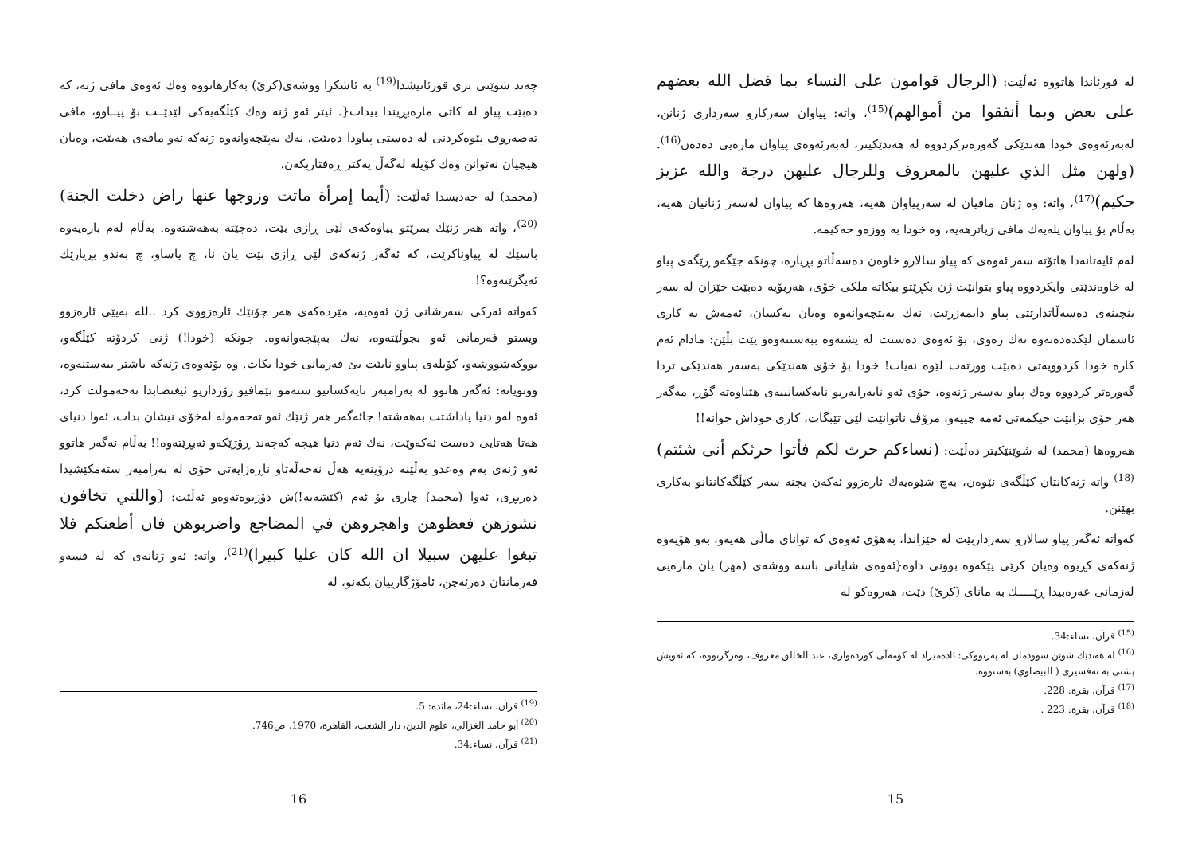له قورئاندا هاتووه ئەڵێت: (الرجال قوامون على النساء بما فضل الله بعضهم على بعض وبما أنفقوا من أموالهم)<sup>(15)</sup>، واته: پیاوان سەرکارو سەرداری ژنانن، لەبەرئەوەی خودا هەندێکی گەورەترکردووە لە هەندێکیتر، لەبەرئەوەی پیاوان مارەیی دەدەن<sup>(16)</sup>.(ولهن مثل الذي عليهن بالمعروف وللرجال عليهن درجة والله عزيز حكيم)<sup>(17)</sup>، واته: وە ژنان مافیان لە سەرپیاوان هەیە، هەروەها کە پیاوان لەسەر ژنانیان هەیە، بەڵام بۆ پیاوان پلەیەك مافی زیاترهەیە، وە خودا بە ووزەو حەکیمە.
لەم ئایەتانەدا هاتۆتە سەر ئەوەی کە پیاو سالارو خاوەن دەسەڵاتو بڕیارە، چونکە جێگەو ڕێگەی پیاو لە خاوەندێتی وایکردووە پیاو بتوانێت ژن بکڕێتو بیکاتە ملکی خۆی، هەربۆیە دەبێت خێزان لە سەر بنچینەی دەسەڵاتدارێتی پیاو دابمەزرێت، نەك بەپێچەوانەوە وەیان یەکسان، ئەمەش بە کاری ئاسمان لێکدەدەنەوە نەك زەوی، بۆ ئەوەی دەستت لە پشتەوە ببەستنەوەو پێت بڵێن: مادام ئەم کارە خودا کردوویەتی دەبێت وورتەت لێوە نەیات! خودا بۆ خۆی هەندێکی بەسەر هەندێکی تردا گەورەتر کردووە وەك پیاو بەسەر ژنەوە، خۆی ئەو نابەرابەریو نایەکسانییەی هێناوەتە گۆڕ، مەگەر هەر خۆی بزانێت حیکمەتی ئەمە چییەو، مرۆڤ ناتوانێت لێی تێبگات، کاری خوداش جوانە!!
هەروەها (محمد) لە شوێنێکیتر دەڵێت: (نساءكم حرث لكم فأتوا حرثكم أنى شئتم)<sup>(18)</sup> واته ژنەکانتان کێڵگەی ئێوەن، بەچ شێوەیەك ئارەزوو ئەکەن بچنە سەر کێڵگەکانتانو بەکاری بهێنن.
کەواتە ئەگەر پیاو سالارو سەرداربێت لە خێزاندا، بەهۆی ئەوەی کە توانای ماڵی هەیەو، بەو هۆیەوە ژنەکەی کڕیوە وەیان کرێی پێکەوە بوونی داوە{ئەوەی شایانی باسە ووشەی (مهر) یان مارەیی لەزمانی عەرەبیدا ڕێـــــك بە مانای (کرێ) دێت، هەروەکو لە
<sup>(15)</sup> قرآن، نساء:34.
<sup>(16)</sup> لە هەندێك شوێن سوودمان لە پەرتووکی: ئادەمیزاد لە کۆمەڵی کوردەواری، عبد الخالق معروف، وەرگرتووە، کە ئەویش پشتی بە تەفسیری ( البيضاوي) بەستووە.
<sup>(17)</sup> قرآن، بقرة: 228.
<sup>(18)</sup> قرآن، بقرة: 223 .
15
چەند شوێنی تری قورئانیشدا<sup>(19)</sup> بە ئاشکرا ووشەی(کرێ) بەکارهاتووە وەك ئەوەی مافی ژنە، کە دەبێت پیاو لە کاتی مارەبڕیندا بیدات{. ئیتر ئەو ژنە وەك کێڵگەیەکی لێدێــت بۆ پیــاوو، مافی تەصەروف پێوەکردنی لە دەستی پیاودا دەبێت. نەك بەپێچەوانەوە ژنەکە ئەو مافەی هەبێت، وەیان هیچیان نەتوانن وەك کۆیلە لەگەڵ یەکتر ڕەفتاربکەن.
(محمد) لە حەدیسدا ئەڵێت: (أيما إمرأة ماتت وزوجها عنها راض دخلت الجنة)<sup>(20)</sup>، واته هەر ژنێك بمرێتو پیاوەکەی لێی ڕازی بێت، دەچێتە بەهەشتەوە. بەڵام لەم بارەیەوە باسێك لە پیاوناکرێت، کە ئەگەر ژنەکەی لێی ڕازی بێت یان نا، چ یاساو، چ بەندو بڕیارێك ئەیگرێتەوە؟!
کەواتە ئەرکی سەرشانی ژن ئەوەیە، مێردەکەی هەر چۆنێك ئارەزووی کرد ..لله بەپێی ئارەزوو ویستو فەرمانی ئەو بجوڵێتەوە، نەك بەپێچەوانەوە. چونکە (خودا!) ژنی کردۆتە کێڵگەو، بووکەشووشەو، کۆیلەی پیاوو نابێت بێ فەرمانی خودا بکات. وە بۆئەوەی ژنەکە باشتر ببەستنەوە، ووتویانە: ئەگەر هاتوو لە بەرامبەر نایەکسانیو ستەمو بێمافیو زۆرداریو ئیغتصابدا تەحەمولت کرد، ئەوە لەو دنیا پاداشتت بەهەشتە! جائەگەر هەر ژنێك ئەو تەحەمولە لەخۆی نیشان بدات، ئەوا دنیای هەتا هەتایی دەست ئەکەوێت، نەك ئەم دنیا هیچە کەچەند ڕۆژێکەو ئەبڕێتەوە!! بەڵام ئەگەر هاتوو ئەو ژنەی بەم وەعدو بەڵێنە درۆینەیە هەڵ نەخەڵەتاو ناڕەزایەتی خۆی لە بەرامبەر ستەمکێشیدا دەربڕی، ئەوا (محمد) چاری بۆ ئەم (کێشەیە!)ش دۆزیوەتەوەو ئەڵێت: (واللتي تخافون نشوزهن فعظوهن واهجروهن في المضاجع واضربوهن فان أطعنكم فلا تبغوا عليهن سبيلا ان الله كان عليا كبيرا)<sup>(21)</sup>، واته: ئەو ژنانەی کە لە قسەو فەرمانتان دەرئەچن، ئامۆژگارییان بکەنو، لە
<sup>(19)</sup> قرآن، نساء:24، مائدة: 5.
<sup>(20)</sup> أبو حامد الغزالي، علوم الدين، دار الشعب، القاهرة، 1970، ص746.
<sup>(21)</sup> قرآن، نساء:34.
16